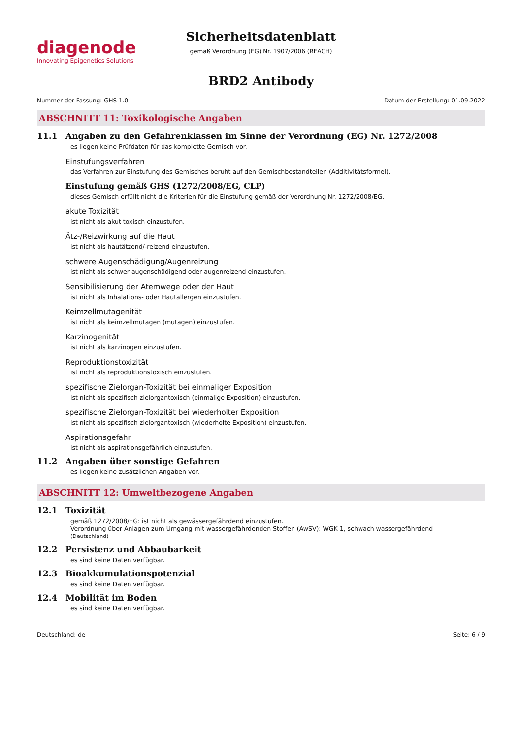diagenode
Innovating Epigenetics Solutions
Sicherheitsdatenblatt
gemäß Verordnung (EG) Nr. 1907/2006 (REACH)
BRD2 Antibody
Nummer der Fassung: GHS 1.0 Datum der Erstellung: 01.09.2022
ABSCHNITT 11: Toxikologische Angaben
11.1 Angaben zu den Gefahrenklassen im Sinne der Verordnung (EG) Nr. 1272/2008
es liegen keine Prüfdaten für das komplette Gemisch vor.
Einstufungsverfahren
das Verfahren zur Einstufung des Gemisches beruht auf den Gemischbestandteilen (Additivitätsformel).
Einstufung gemäß GHS (1272/2008/EG, CLP)
dieses Gemisch erfüllt nicht die Kriterien für die Einstufung gemäß der Verordnung Nr. 1272/2008/EG.
akute Toxizität
ist nicht als akut toxisch einzustufen.
Ätz-/Reizwirkung auf die Haut
ist nicht als hautätzend/-reizend einzustufen.
schwere Augenschädigung/Augenreizung
ist nicht als schwer augenschädigend oder augenreizend einzustufen.
Sensibilisierung der Atemwege oder der Haut
ist nicht als Inhalations- oder Hautallergen einzustufen.
Keimzellmutagenität
ist nicht als keimzellmutagen (mutagen) einzustufen.
Karzinogenität
ist nicht als karzinogen einzustufen.
Reproduktionstoxizität
ist nicht als reproduktionstoxisch einzustufen.
spezifische Zielorgan-Toxizität bei einmaliger Exposition
ist nicht als spezifisch zielorgantoxisch (einmalige Exposition) einzustufen.
spezifische Zielorgan-Toxizität bei wiederholter Exposition
ist nicht als spezifisch zielorgantoxisch (wiederholte Exposition) einzustufen.
Aspirationsgefahr
ist nicht als aspirationsgefährlich einzustufen.
11.2 Angaben über sonstige Gefahren
es liegen keine zusätzlichen Angaben vor.
ABSCHNITT 12: Umweltbezogene Angaben
12.1 Toxizität
gemäß 1272/2008/EG: ist nicht als gewässergefährdend einzustufen.
Verordnung über Anlagen zum Umgang mit wassergefährdenden Stoffen (AwSV): WGK 1, schwach wassergefährdend
(Deutschland)
12.2 Persistenz und Abbaubarkeit
es sind keine Daten verfügbar.
12.3 Bioakkumulationspotenzial
es sind keine Daten verfügbar.
12.4 Mobilität im Boden
es sind keine Daten verfügbar.
Deutschland: de Seite: 6 / 9